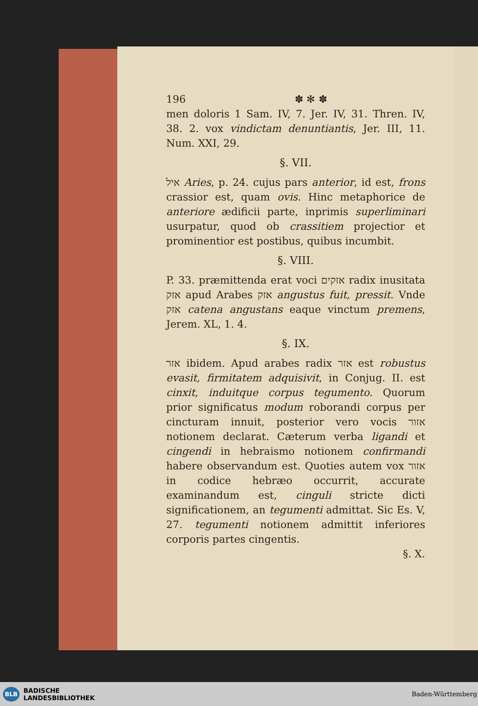196 ✽ ✻ ✽
men doloris 1 Sam. IV, 7. Jer. IV, 31. Thren. IV, 38. 2. vox vindictam denuntiantis, Jer. III, 11. Num. XXI, 29.
§. VII.
איל Aries, p. 24. cujus pars anterior, id est, frons crassior est, quam ovis. Hinc metaphorice de anteriore ædificii parte, inprimis superliminari usurpatur, quod ob crassitiem projectior et prominentior est postibus, quibus incumbit.
§. VIII.
P. 33. præmittenda erat voci אזקים radix inusitata אזק apud Arabes אזק angustus fuit, pressit. Vnde אזק catena angustans eaque vinctum premens, Jerem. XL, 1. 4.
§. IX.
אזר ibidem. Apud arabes radix אזר est robustus evasit, firmitatem adquisivit, in Conjug. II. est cinxit, induitque corpus tegumento. Quorum prior significatus modum roborandi corpus per cincturam innuit, posterior vero vocis אזור notionem declarat. Cæterum verba ligandi et cingendi in hebraismo notionem confirmandi habere observandum est. Quoties autem vox אזור in codice hebræo occurrit, accurate examinandum est, cinguli stricte dicti significationem, an tegumenti admittat. Sic Es. V, 27. tegumenti notionem admittit inferiores corporis partes cingentis.
§. X.
BLB BADISCHE
LANDESBIBLIOTHEK
Baden-Württemberg